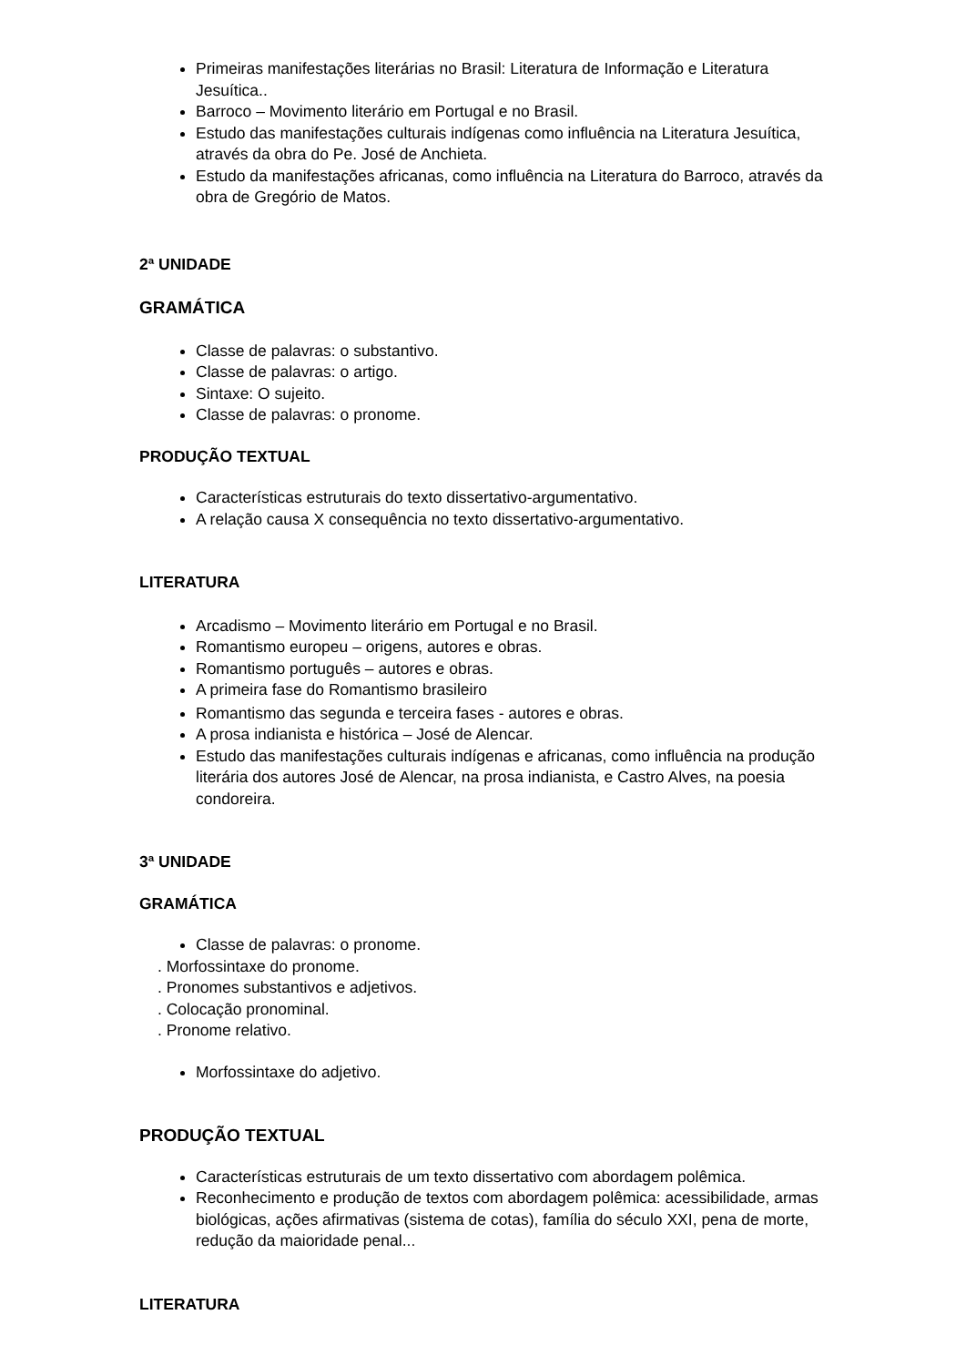Primeiras manifestações literárias no Brasil: Literatura de Informação e Literatura Jesuítica..
Barroco – Movimento literário em Portugal e no Brasil.
Estudo das manifestações culturais indígenas como influência na Literatura Jesuítica, através da obra do Pe. José de Anchieta.
Estudo da manifestações africanas, como influência na Literatura do Barroco, através da obra de Gregório de Matos.
2ª UNIDADE
GRAMÁTICA
Classe de palavras: o substantivo.
Classe de palavras: o artigo.
Sintaxe: O sujeito.
Classe de palavras: o pronome.
PRODUÇÃO TEXTUAL
Características estruturais do texto dissertativo-argumentativo.
A relação causa X consequência no texto dissertativo-argumentativo.
LITERATURA
Arcadismo – Movimento literário em Portugal e no Brasil.
Romantismo europeu – origens, autores e obras.
Romantismo português – autores e obras.
A primeira fase do Romantismo brasileiro
Romantismo das segunda e terceira fases - autores e obras.
A prosa indianista e histórica – José de Alencar.
Estudo das manifestações culturais indígenas e africanas, como influência na produção literária dos autores José de Alencar, na prosa indianista, e Castro Alves, na poesia condoreira.
3ª UNIDADE
GRAMÁTICA
Classe de palavras: o pronome.
. Morfossintaxe do pronome.
. Pronomes substantivos e adjetivos.
. Colocação pronominal.
. Pronome relativo.
Morfossintaxe do adjetivo.
PRODUÇÃO TEXTUAL
Características estruturais de um texto dissertativo com abordagem polêmica.
Reconhecimento e produção de textos com abordagem polêmica: acessibilidade, armas biológicas, ações afirmativas (sistema de cotas), família do século XXI, pena de morte, redução da maioridade penal...
LITERATURA